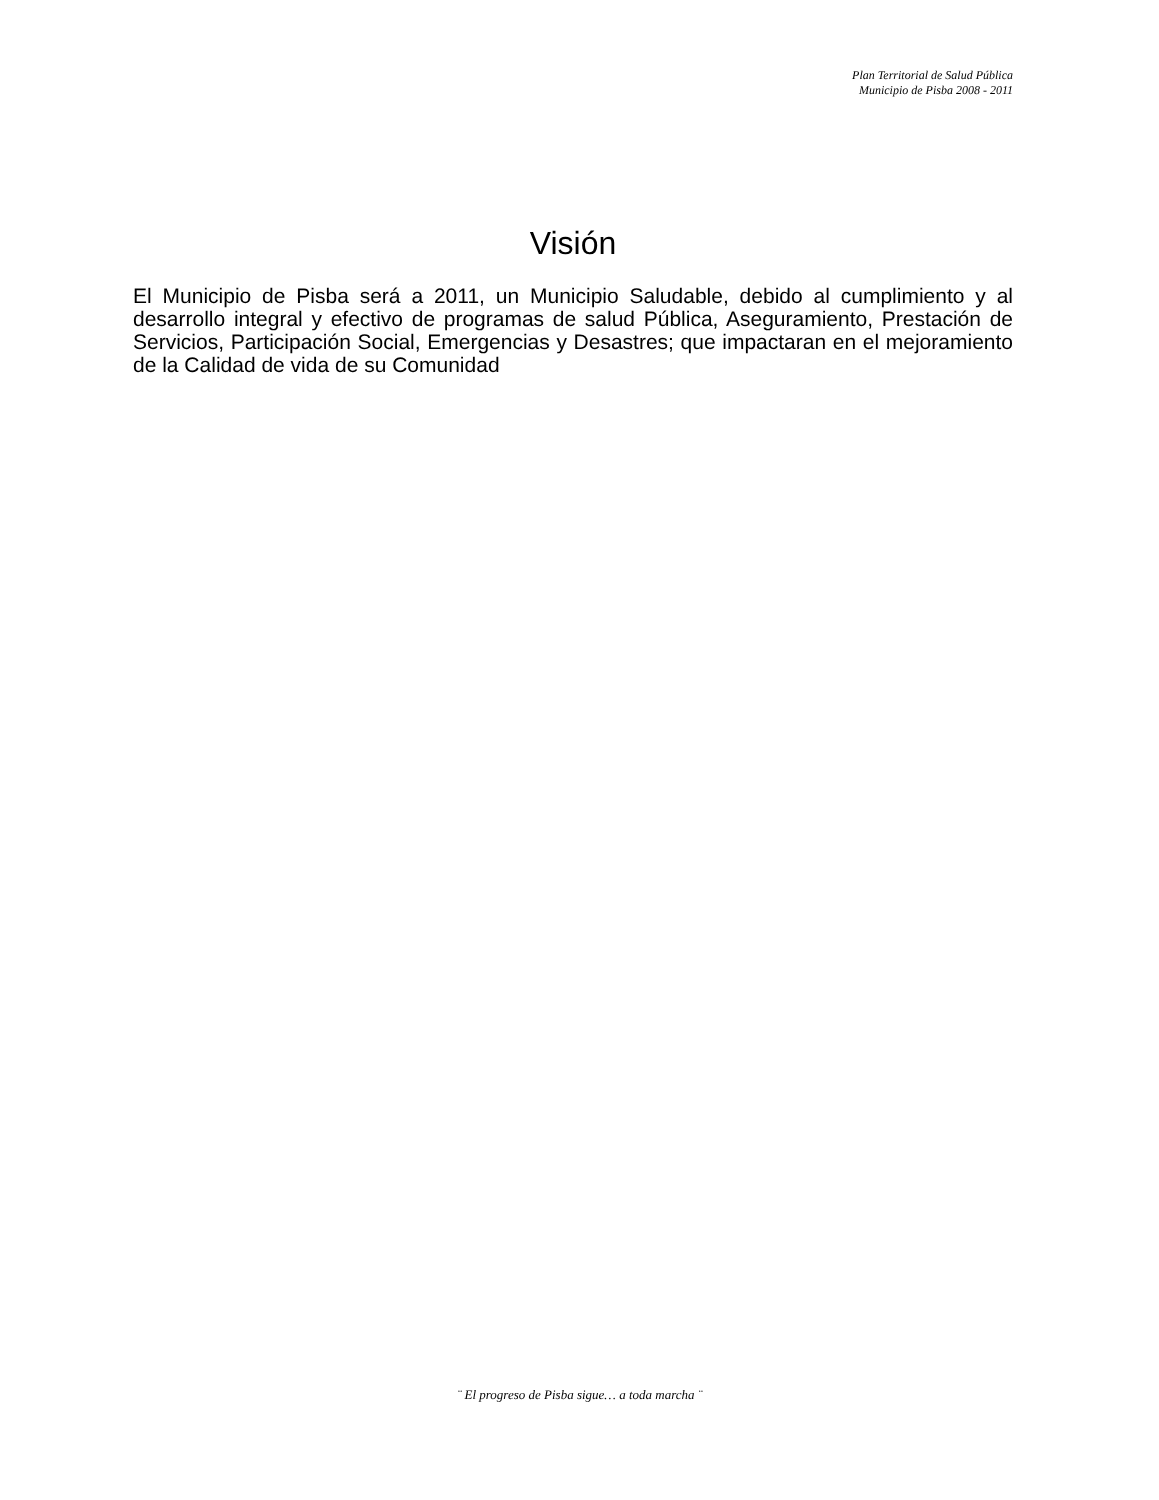Plan Territorial de Salud Pública
Municipio de Pisba 2008 - 2011
Visión
El Municipio de Pisba será a 2011, un Municipio Saludable, debido al cumplimiento y al desarrollo integral y efectivo de programas de salud Pública, Aseguramiento, Prestación de Servicios, Participación Social, Emergencias y Desastres; que impactaran en el mejoramiento de la Calidad de vida de su Comunidad
¨ El progreso de Pisba sigue… a toda marcha ¨